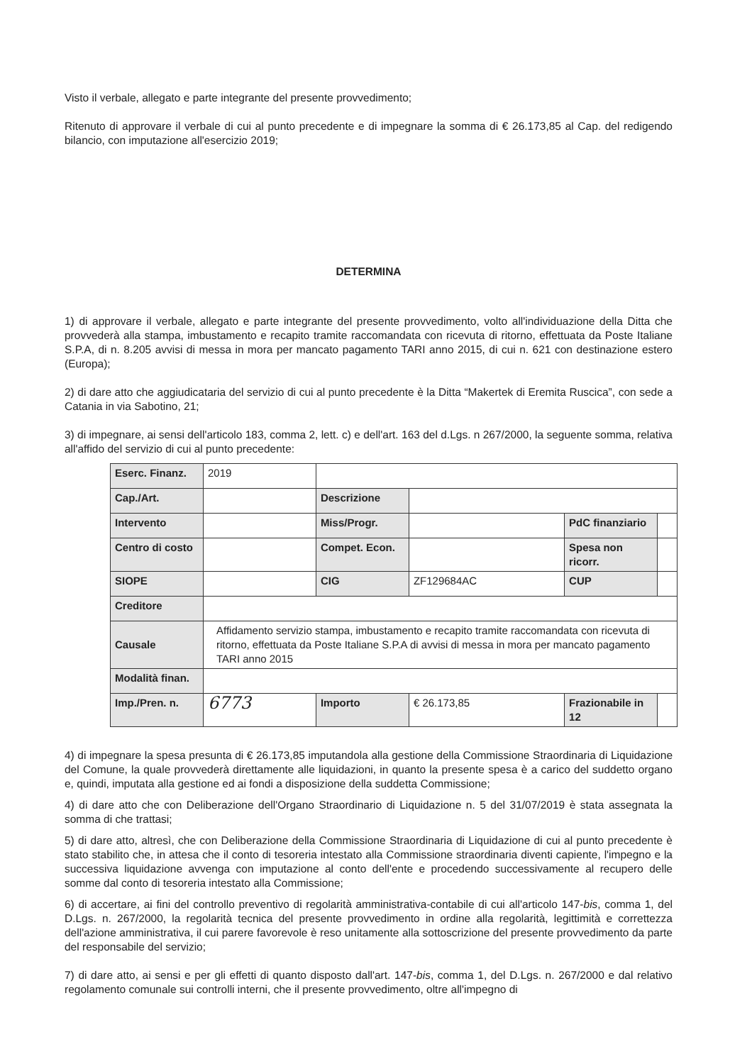Visto il verbale, allegato e parte integrante del presente provvedimento;
Ritenuto di approvare il verbale di cui al punto precedente e di impegnare la somma di € 26.173,85 al Cap. del redigendo bilancio, con imputazione all'esercizio 2019;
DETERMINA
1) di approvare il verbale, allegato e parte integrante del presente provvedimento, volto all'individuazione della Ditta che provvederà alla stampa, imbustamento e recapito tramite raccomandata con ricevuta di ritorno, effettuata da Poste Italiane S.P.A, di n. 8.205 avvisi di messa in mora per mancato pagamento TARI anno 2015, di cui n. 621 con destinazione estero (Europa);
2) di dare atto che aggiudicataria del servizio di cui al punto precedente è la Ditta “Makertek di Eremita Ruscica”, con sede a Catania in via Sabotino, 21;
3) di impegnare, ai sensi dell'articolo 183, comma 2, lett. c) e dell'art. 163 del d.Lgs. n 267/2000, la seguente somma, relativa all'affido del servizio di cui al punto precedente:
| Eserc. Finanz. | 2019 | | | | |
| Cap./Art. | | Descrizione | | | |
| Intervento | | Miss/Progr. | | PdC finanziario | |
| Centro di costo | | Compet. Econ. | | Spesa non ricorr. | |
| SIOPE | | CIG | ZF129684AC | CUP | |
| Creditore | | | | | |
| Causale | Affidamento servizio stampa, imbustamento e recapito tramite raccomandata con ricevuta di ritorno, effettuata da Poste Italiane S.P.A di avvisi di messa in mora per mancato pagamento TARI anno 2015 | | | | |
| Modalità finan. | | | | | |
| Imp./Pren. n. | 6773 | Importo | € 26.173,85 | Frazionabile in 12 | |
4) di impegnare la spesa presunta di € 26.173,85 imputandola alla gestione della Commissione Straordinaria di Liquidazione del Comune, la quale provvederà direttamente alle liquidazioni, in quanto la presente spesa è a carico del suddetto organo e, quindi, imputata alla gestione ed ai fondi a disposizione della suddetta Commissione;
4) di dare atto che con Deliberazione dell'Organo Straordinario di Liquidazione n. 5 del 31/07/2019 è stata assegnata la somma di che trattasi;
5) di dare atto, altresì, che con Deliberazione della Commissione Straordinaria di Liquidazione di cui al punto precedente è stato stabilito che, in attesa che il conto di tesoreria intestato alla Commissione straordinaria diventi capiente, l'impegno e la successiva liquidazione avvenga con imputazione al conto dell'ente e procedendo successivamente al recupero delle somme dal conto di tesoreria intestato alla Commissione;
6) di accertare, ai fini del controllo preventivo di regolarità amministrativa-contabile di cui all'articolo 147-bis, comma 1, del D.Lgs. n. 267/2000, la regolarità tecnica del presente provvedimento in ordine alla regolarità, legittimità e correttezza dell'azione amministrativa, il cui parere favorevole è reso unitamente alla sottoscrizione del presente provvedimento da parte del responsabile del servizio;
7) di dare atto, ai sensi e per gli effetti di quanto disposto dall'art. 147-bis, comma 1, del D.Lgs. n. 267/2000 e dal relativo regolamento comunale sui controlli interni, che il presente provvedimento, oltre all'impegno di